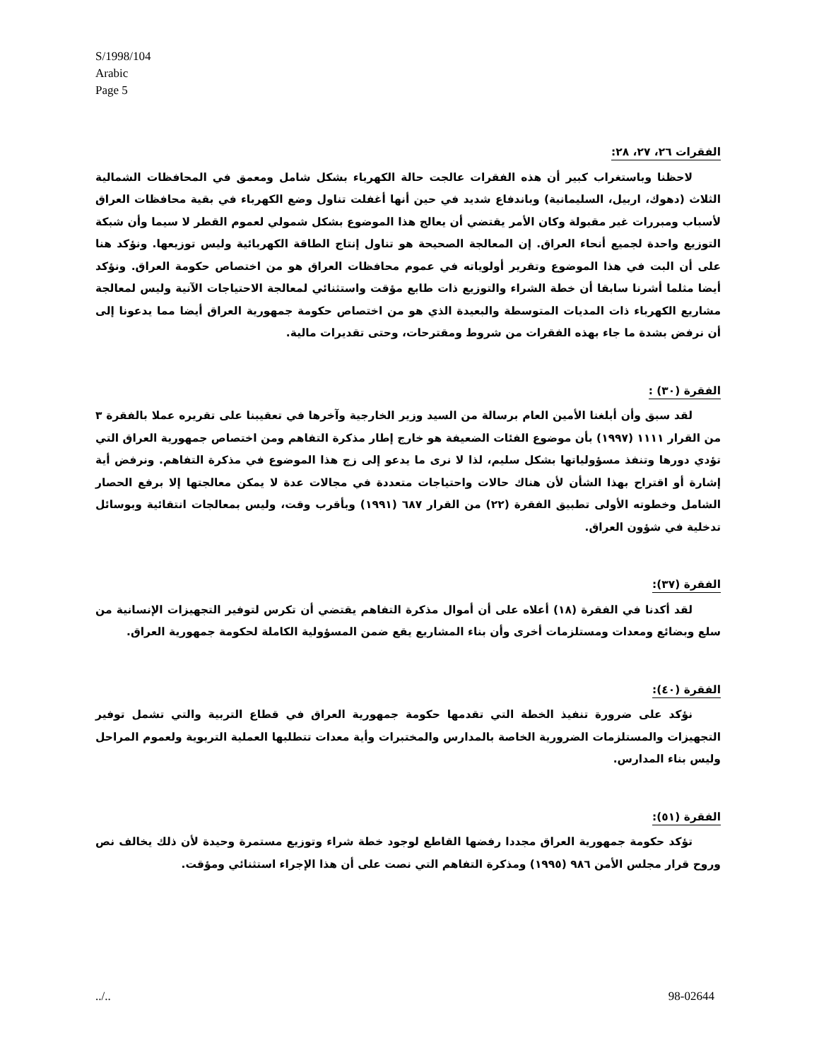S/1998/104
Arabic
Page 5
الفقرات ٢٦، ٢٧، ٢٨:
لاحظنا وباستغراب كبير أن هذه الفقرات عالجت حالة الكهرباء بشكل شامل ومعمق في المحافظات الشمالية الثلاث (دهوك، اربيل، السليمانية) وباندفاع شديد في حين أنها أغفلت تناول وضع الكهرباء في بقية محافظات العراق لأسباب ومبررات غير مقبولة وكان الأمر يقتضي أن يعالج هذا الموضوع بشكل شمولي لعموم القطر لا سيما وأن شبكة التوزيع واحدة لجميع أنحاء العراق. إن المعالجة الصحيحة هو تناول إنتاج الطاقة الكهربائية وليس توزيعها. ونؤكد هنا على أن البت في هذا الموضوع وتقرير أولوياته في عموم محافظات العراق هو من اختصاص حكومة العراق. ونؤكد أيضا مثلما أشرنا سابقا أن خطة الشراء والتوزيع ذات طابع مؤقت واستثنائي لمعالجة الاحتياجات الآنية وليس لمعالجة مشاريع الكهرباء ذات المديات المتوسطة والبعيدة الذي هو من اختصاص حكومة جمهورية العراق أيضا مما يدعونا إلى أن نرفض بشدة ما جاء بهذه الفقرات من شروط ومقترحات، وحتى تقديرات مالية.
الفقرة (٣٠) :
لقد سبق وأن أبلغنا الأمين العام برسالة من السيد وزير الخارجية وآخرها في تعقيبنا على تقريره عملا بالفقرة ٣ من القرار ١١١١ (١٩٩٧) بأن موضوع الفئات الضعيفة هو خارج إطار مذكرة التفاهم ومن اختصاص جمهورية العراق التي تؤدي دورها وتنفذ مسؤولياتها بشكل سليم، لذا لا نرى ما يدعو إلى زج هذا الموضوع في مذكرة التفاهم. ونرفض أية إشارة أو اقتراح بهذا الشأن لأن هناك حالات واحتياجات متعددة في مجالات عدة لا يمكن معالجتها إلا برفع الحصار الشامل وخطوته الأولى تطبيق الفقرة (٢٢) من القرار ٦٨٧ (١٩٩١) وبأقرب وقت، وليس بمعالجات انتقائية وبوسائل تدخلية في شؤون العراق.
الفقرة (٣٧):
لقد أكدنا في الفقرة (١٨) أعلاه على أن أموال مذكرة التفاهم يقتضي أن تكرس لتوفير التجهيزات الإنسانية من سلع وبضائع ومعدات ومستلزمات أخرى وأن بناء المشاريع يقع ضمن المسؤولية الكاملة لحكومة جمهورية العراق.
الفقرة (٤٠):
نؤكد على ضرورة تنفيذ الخطة التي تقدمها حكومة جمهورية العراق في قطاع التربية والتي تشمل توفير التجهيزات والمستلزمات الضرورية الخاصة بالمدارس والمختبرات وأية معدات تتطلبها العملية التربوية ولعموم المراحل وليس بناء المدارس.
الفقرة (٥١):
تؤكد حكومة جمهورية العراق مجددا رفضها القاطع لوجود خطة شراء وتوزيع مستمرة وحيدة لأن ذلك يخالف نص وروح قرار مجلس الأمن ٩٨٦ (١٩٩٥) ومذكرة التفاهم التي نصت على أن هذا الإجراء استثنائي ومؤقت.
../.. 98-02644